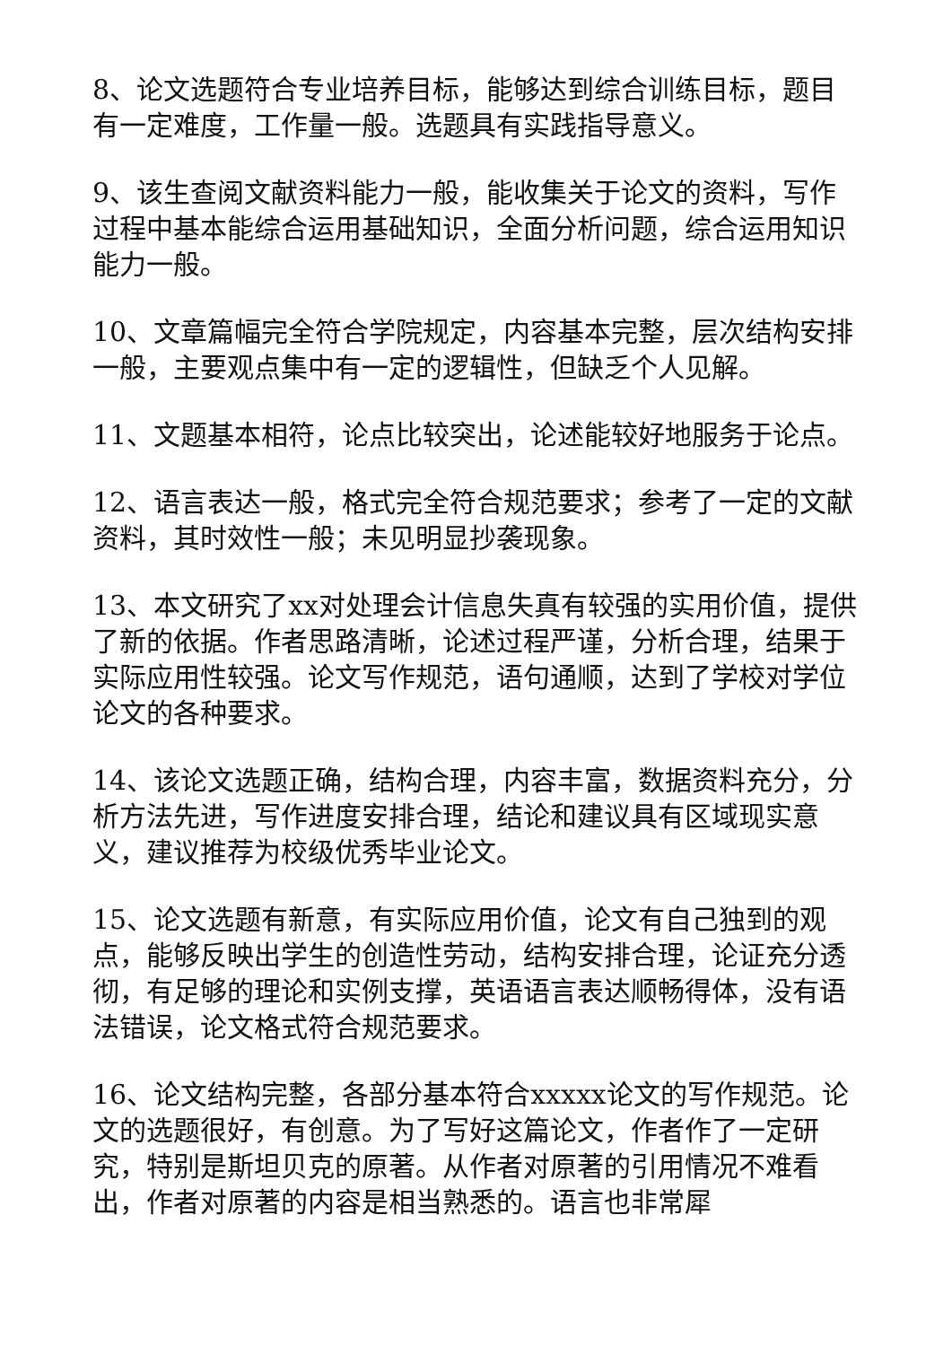8、论文选题符合专业培养目标，能够达到综合训练目标，题目有一定难度，工作量一般。选题具有实践指导意义。
9、该生查阅文献资料能力一般，能收集关于论文的资料，写作过程中基本能综合运用基础知识，全面分析问题，综合运用知识能力一般。
10、文章篇幅完全符合学院规定，内容基本完整，层次结构安排一般，主要观点集中有一定的逻辑性，但缺乏个人见解。
11、文题基本相符，论点比较突出，论述能较好地服务于论点。
12、语言表达一般，格式完全符合规范要求；参考了一定的文献资料，其时效性一般；未见明显抄袭现象。
13、本文研究了xx对处理会计信息失真有较强的实用价值，提供了新的依据。作者思路清晰，论述过程严谨，分析合理，结果于实际应用性较强。论文写作规范，语句通顺，达到了学校对学位论文的各种要求。
14、该论文选题正确，结构合理，内容丰富，数据资料充分，分析方法先进，写作进度安排合理，结论和建议具有区域现实意义，建议推荐为校级优秀毕业论文。
15、论文选题有新意，有实际应用价值，论文有自己独到的观点，能够反映出学生的创造性劳动，结构安排合理，论证充分透彻，有足够的理论和实例支撑，英语语言表达顺畅得体，没有语法错误，论文格式符合规范要求。
16、论文结构完整，各部分基本符合xxxxx论文的写作规范。论文的选题很好，有创意。为了写好这篇论文，作者作了一定研究，特别是斯坦贝克的原著。从作者对原著的引用情况不难看出，作者对原著的内容是相当熟悉的。语言也非常犀